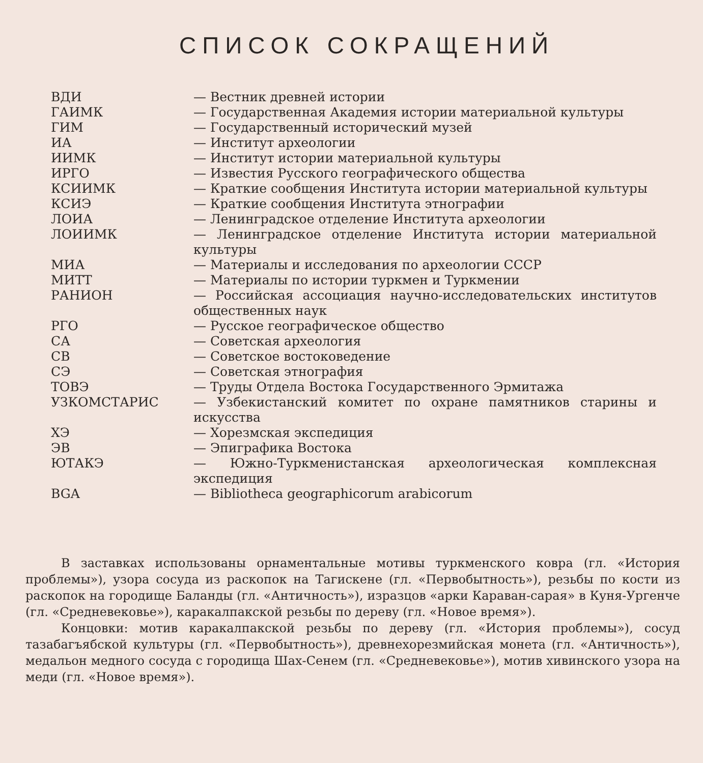СПИСОК СОКРАЩЕНИЙ
| ВДИ | — Вестник древней истории |
| ГАИМК | — Государственная Академия истории материальной культуры |
| ГИМ | — Государственный исторический музей |
| ИА | — Институт археологии |
| ИИМК | — Институт истории материальной культуры |
| ИРГО | — Известия Русского географического общества |
| КСИИМК | — Краткие сообщения Института истории материальной культуры |
| КСИЭ | — Краткие сообщения Института этнографии |
| ЛОИА | — Ленинградское отделение Института археологии |
| ЛОИИМК | — Ленинградское отделение Института истории материальной культуры |
| МИА | — Материалы и исследования по археологии СССР |
| МИТТ | — Материалы по истории туркмен и Туркмении |
| РАНИОН | — Российская ассоциация научно-исследовательских институтов общественных наук |
| РГО | — Русское географическое общество |
| СА | — Советская археология |
| СВ | — Советское востоковедение |
| СЭ | — Советская этнография |
| ТОВЭ | — Труды Отдела Востока Государственного Эрмитажа |
| УЗКОМСТАРИС | — Узбекистанский комитет по охране памятников старины и искусства |
| ХЭ | — Хорезмская экспедиция |
| ЭВ | — Эпиграфика Востока |
| ЮТАКЭ | — Южно-Туркменистанская археологическая комплексная экспедиция |
| BGA | — Bibliotheca geographicorum arabicorum |
В заставках использованы орнаментальные мотивы туркменского ковра (гл. «История проблемы»), узора сосуда из раскопок на Тагискене (гл. «Первобытность»), резьбы по кости из раскопок на городище Баланды (гл. «Античность»), изразцов «арки Караван-сарая» в Куня-Ургенче (гл. «Средневековье»), каракалпакской резьбы по дереву (гл. «Новое время»).
Концовки: мотив каракалпакской резьбы по дереву (гл. «История проблемы»), сосуд тазабагъябской культуры (гл. «Первобытность»), древнехорезмийская монета (гл. «Античность»), медальон медного сосуда с городища Шах-Сенем (гл. «Средневековье»), мотив хивинского узора на меди (гл. «Новое время»).